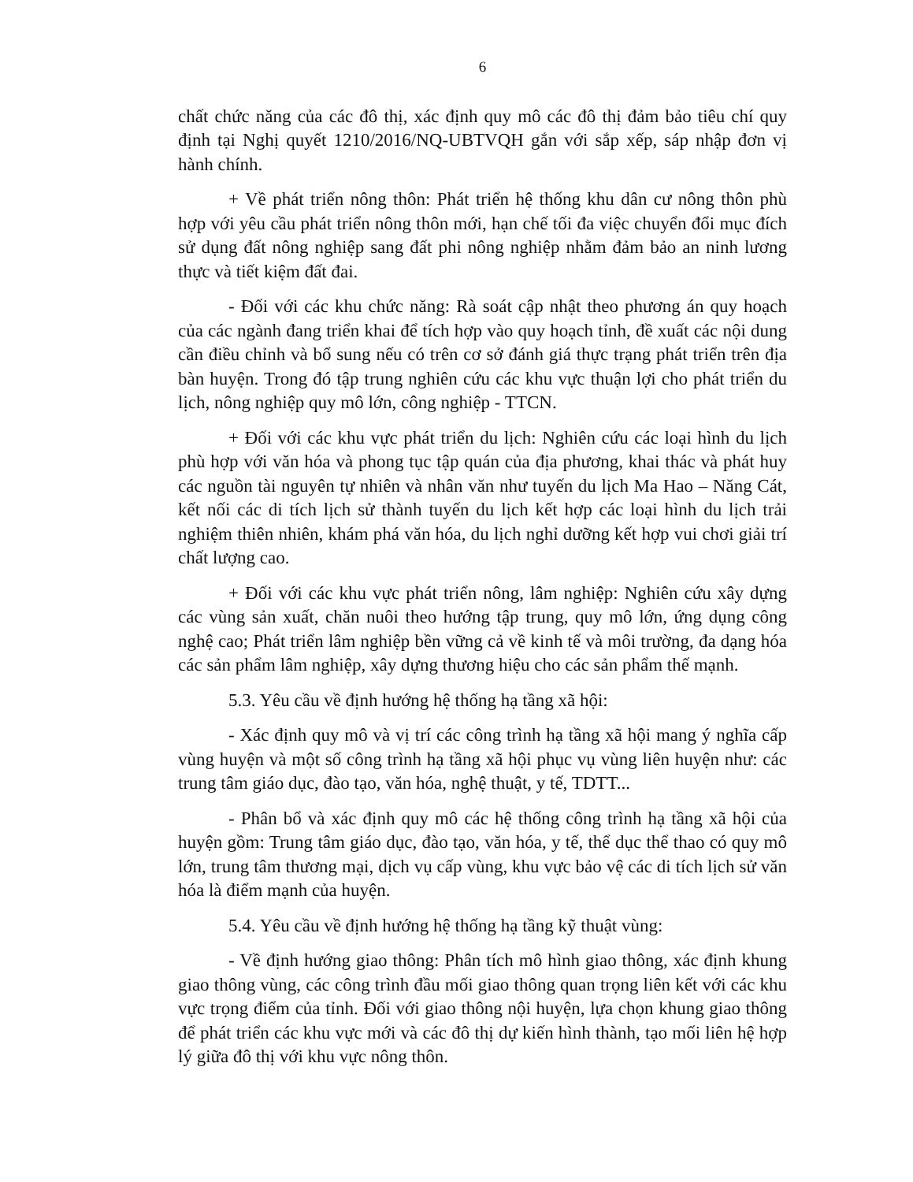6
chất chức năng của các đô thị, xác định quy mô các đô thị đảm bảo tiêu chí quy định tại Nghị quyết 1210/2016/NQ-UBTVQH gắn với sắp xếp, sáp nhập đơn vị hành chính.
+ Về phát triển nông thôn: Phát triển hệ thống khu dân cư nông thôn phù hợp với yêu cầu phát triển nông thôn mới, hạn chế tối đa việc chuyển đổi mục đích sử dụng đất nông nghiệp sang đất phi nông nghiệp nhằm đảm bảo an ninh lương thực và tiết kiệm đất đai.
- Đối với các khu chức năng: Rà soát cập nhật theo phương án quy hoạch của các ngành đang triển khai để tích hợp vào quy hoạch tỉnh, đề xuất các nội dung cần điều chỉnh và bổ sung nếu có trên cơ sở đánh giá thực trạng phát triển trên địa bàn huyện. Trong đó tập trung nghiên cứu các khu vực thuận lợi cho phát triển du lịch, nông nghiệp quy mô lớn, công nghiệp - TTCN.
+ Đối với các khu vực phát triển du lịch: Nghiên cứu các loại hình du lịch phù hợp với văn hóa và phong tục tập quán của địa phương, khai thác và phát huy các nguồn tài nguyên tự nhiên và nhân văn như tuyến du lịch Ma Hao – Năng Cát, kết nối các di tích lịch sử thành tuyến du lịch kết hợp các loại hình du lịch trải nghiệm thiên nhiên, khám phá văn hóa, du lịch nghỉ dưỡng kết hợp vui chơi giải trí chất lượng cao.
+ Đối với các khu vực phát triển nông, lâm nghiệp: Nghiên cứu xây dựng các vùng sản xuất, chăn nuôi theo hướng tập trung, quy mô lớn, ứng dụng công nghệ cao; Phát triển lâm nghiệp bền vững cả về kinh tế và môi trường, đa dạng hóa các sản phẩm lâm nghiệp, xây dựng thương hiệu cho các sản phẩm thế mạnh.
5.3. Yêu cầu về định hướng hệ thống hạ tầng xã hội:
- Xác định quy mô và vị trí các công trình hạ tầng xã hội mang ý nghĩa cấp vùng huyện và một số công trình hạ tầng xã hội phục vụ vùng liên huyện như: các trung tâm giáo dục, đào tạo, văn hóa, nghệ thuật, y tế, TDTT...
- Phân bổ và xác định quy mô các hệ thống công trình hạ tầng xã hội của huyện gồm: Trung tâm giáo dục, đào tạo, văn hóa, y tế, thể dục thể thao có quy mô lớn, trung tâm thương mại, dịch vụ cấp vùng, khu vực bảo vệ các di tích lịch sử văn hóa là điểm mạnh của huyện.
5.4. Yêu cầu về định hướng hệ thống hạ tầng kỹ thuật vùng:
- Về định hướng giao thông: Phân tích mô hình giao thông, xác định khung giao thông vùng, các công trình đầu mối giao thông quan trọng liên kết với các khu vực trọng điểm của tỉnh. Đối với giao thông nội huyện, lựa chọn khung giao thông để phát triển các khu vực mới và các đô thị dự kiến hình thành, tạo mối liên hệ hợp lý giữa đô thị với khu vực nông thôn.